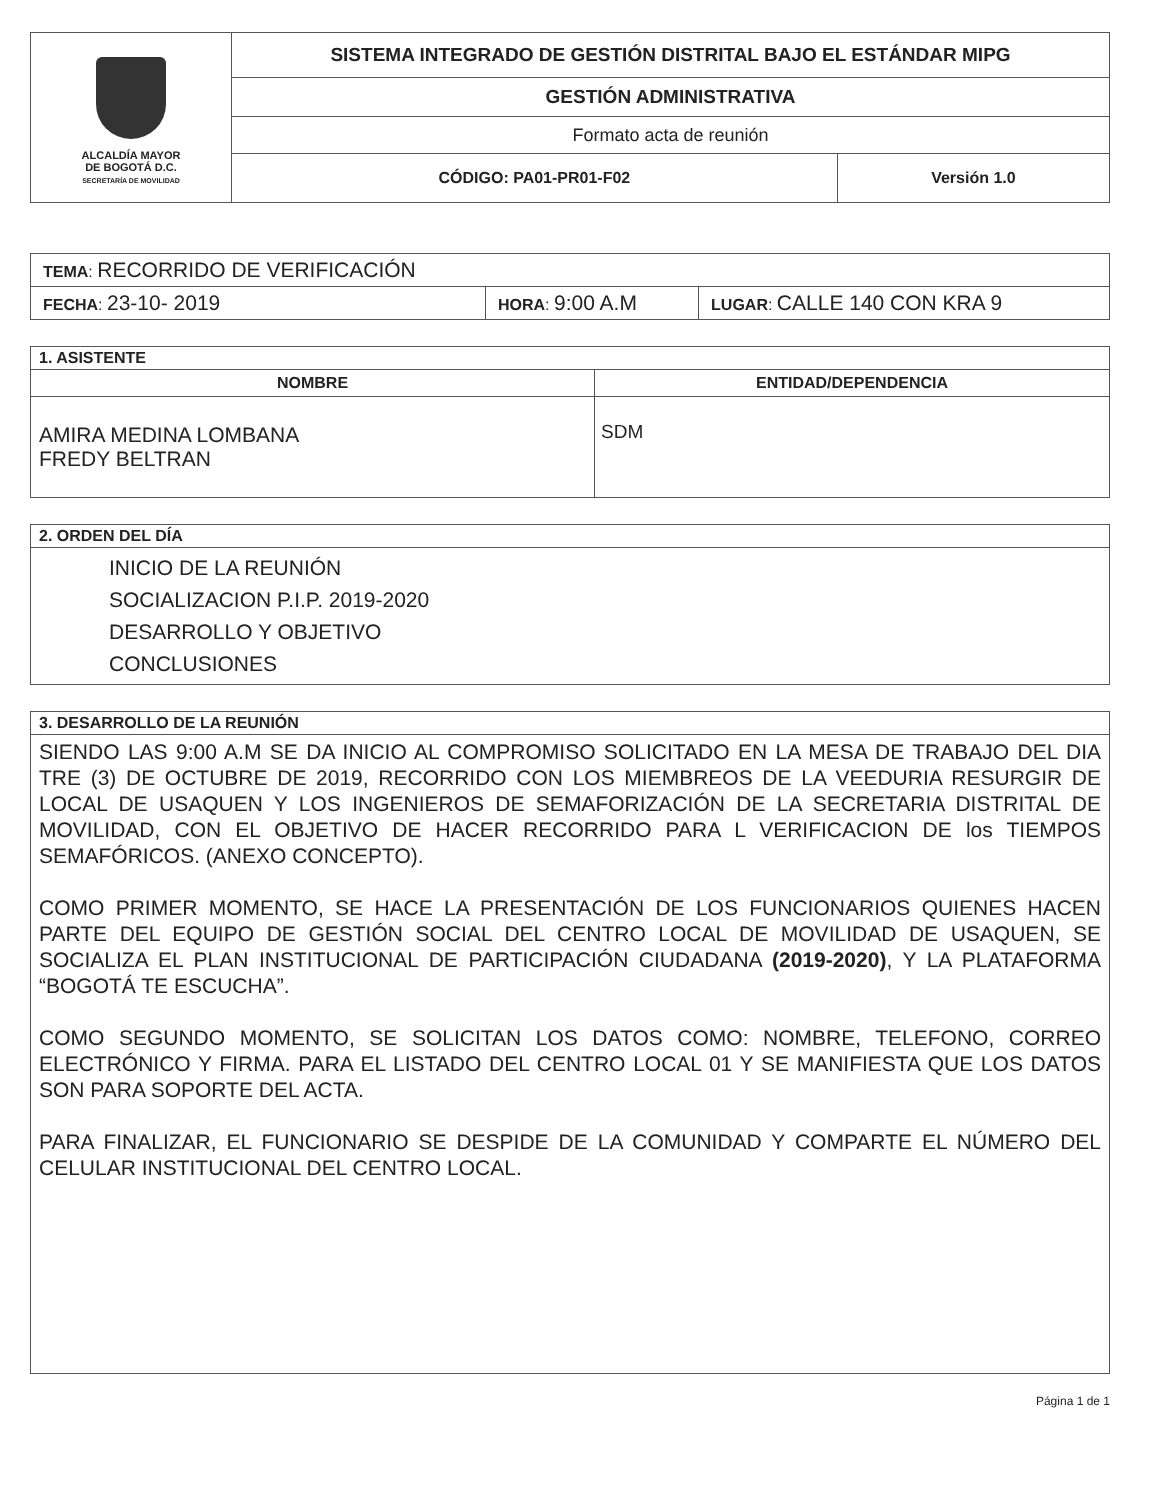| ALCALDÍA MAYOR DE BOGOTÁ D.C. SECRETARÍA DE MOVILIDAD | SISTEMA INTEGRADO DE GESTIÓN DISTRITAL BAJO EL ESTÁNDAR MIPG | |
| | GESTIÓN ADMINISTRATIVA | |
| | Formato acta de reunión | |
| | CÓDIGO: PA01-PR01-F02 | Versión 1.0 |
| TEMA : RECORRIDO DE VERIFICACIÓN | | |
| FECHA : 23-10- 2019 | HORA : 9:00 A.M | LUGAR : CALLE 140 CON KRA 9 |
| 1. ASISTENTE | |
| NOMBRE | ENTIDAD/DEPENDENCIA |
| AMIRA MEDINA LOMBANA FREDY BELTRAN | SDM |
| 2. ORDEN DEL DÍA |
| INICIO DE LA REUNIÓN SOCIALIZACION P.I.P. 2019-2020 DESARROLLO Y OBJETIVO CONCLUSIONES |
| 3. DESARROLLO DE LA REUNIÓN |
| SIENDO LAS 9:00 A.M SE DA INICIO AL COMPROMISO SOLICITADO EN LA MESA DE TRABAJO DEL DIA TRE (3) DE OCTUBRE DE 2019, RECORRIDO CON LOS MIEMBREOS DE LA VEEDURIA RESURGIR DE LOCAL DE USAQUEN Y LOS INGENIEROS DE SEMAFORIZACIÓN DE LA SECRETARIA DISTRITAL DE MOVILIDAD, CON EL OBJETIVO DE HACER RECORRIDO PARA L VERIFICACION DE los TIEMPOS SEMAFÓRICOS. (ANEXO CONCEPTO). COMO PRIMER MOMENTO, SE HACE LA PRESENTACIÓN DE LOS FUNCIONARIOS QUIENES HACEN PARTE DEL EQUIPO DE GESTIÓN SOCIAL DEL CENTRO LOCAL DE MOVILIDAD DE USAQUEN, SE SOCIALIZA EL PLAN INSTITUCIONAL DE PARTICIPACIÓN CIUDADANA (2019-2020) , Y LA PLATAFORMA “BOGOTÁ TE ESCUCHA”. COMO SEGUNDO MOMENTO, SE SOLICITAN LOS DATOS COMO: NOMBRE, TELEFONO, CORREO ELECTRÓNICO Y FIRMA. PARA EL LISTADO DEL CENTRO LOCAL 01 Y SE MANIFIESTA QUE LOS DATOS SON PARA SOPORTE DEL ACTA. PARA FINALIZAR, EL FUNCIONARIO SE DESPIDE DE LA COMUNIDAD Y COMPARTE EL NÚMERO DEL CELULAR INSTITUCIONAL DEL CENTRO LOCAL. |
Página 1 de 1